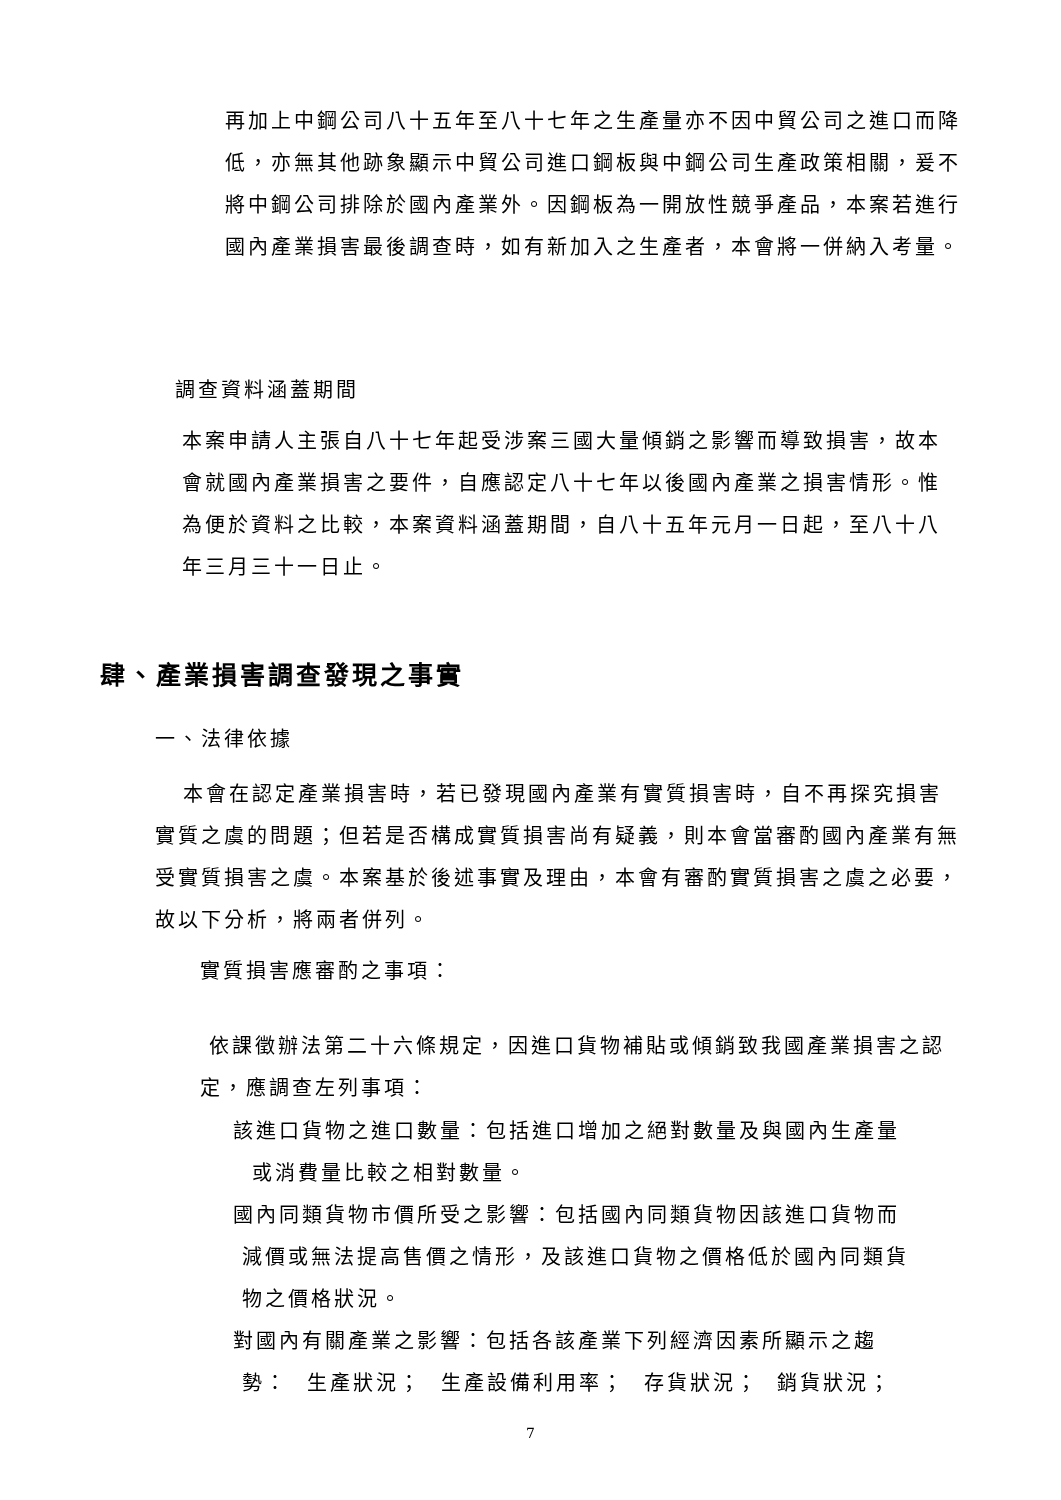再加上中鋼公司八十五年至八十七年之生產量亦不因中貿公司之進口而降低，亦無其他跡象顯示中貿公司進口鋼板與中鋼公司生產政策相關，爰不將中鋼公司排除於國內產業外。因鋼板為一開放性競爭產品，本案若進行國內產業損害最後調查時，如有新加入之生產者，本會將一併納入考量。
調查資料涵蓋期間
本案申請人主張自八十七年起受涉案三國大量傾銷之影響而導致損害，故本會就國內產業損害之要件，自應認定八十七年以後國內產業之損害情形。惟為便於資料之比較，本案資料涵蓋期間，自八十五年元月一日起，至八十八年三月三十一日止。
肆、產業損害調查發現之事實
一、法律依據
本會在認定產業損害時，若已發現國內產業有實質損害時，自不再探究損害實質之虞的問題；但若是否構成實質損害尚有疑義，則本會當審酌國內產業有無受實質損害之虞。本案基於後述事實及理由，本會有審酌實質損害之虞之必要，故以下分析，將兩者併列。
實質損害應審酌之事項：
依課徵辦法第二十六條規定，因進口貨物補貼或傾銷致我國產業損害之認定，應調查左列事項：
該進口貨物之進口數量：包括進口增加之絕對數量及與國內生產量
或消費量比較之相對數量。
國內同類貨物市價所受之影響：包括國內同類貨物因該進口貨物而
減價或無法提高售價之情形，及該進口貨物之價格低於國內同類貨
物之價格狀況。
對國內有關產業之影響：包括各該產業下列經濟因素所顯示之趨
勢： 生產狀況； 生產設備利用率； 存貨狀況； 銷貨狀況；
7